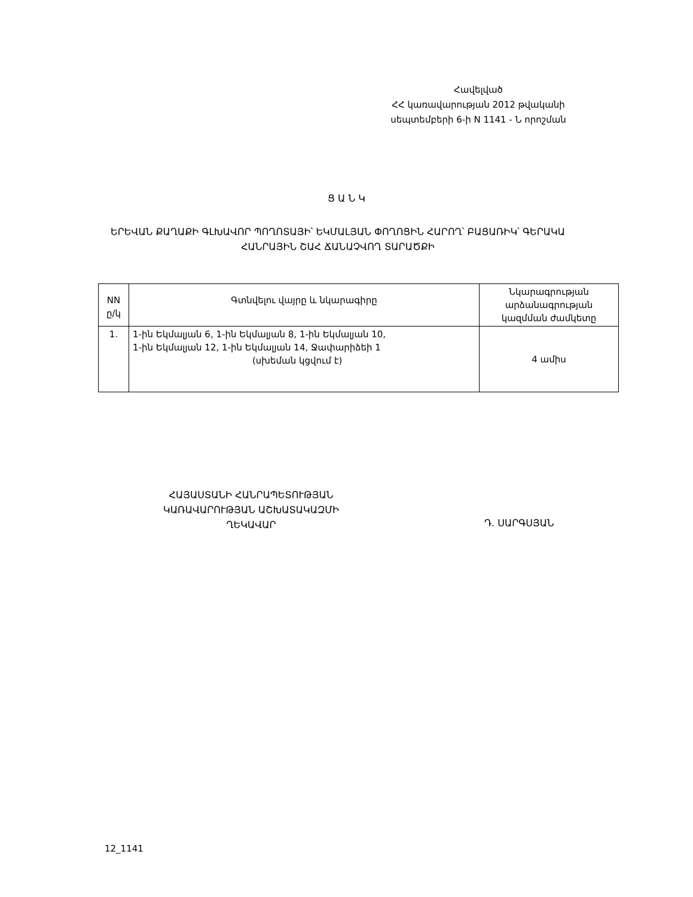Հավելված
ՀՀ կառավարության 2012 թվականի
սեպտեմբերի 6-ի N 1141 - Ն որոշման
Ց Ա Ն Կ
ԵՐԵՎԱՆ ՔԱՂԱՔԻ ԳԼԽԱՎՈՐ ՊՈՂՈՏԱՅԻ՝ ԵԿՄԱԼՅԱՆ ՓՈՂՈՑԻՆ ՀԱՐՈՂ՝ ԲԱՑԱՌԻԿ՝ ԳԵՐԱԿԱ ՀԱՆՐԱՅԻՆ ՇԱՀ ՃԱՆԱՉՎՈՂ ՏԱՐԱԾՔԻ
| NN ը/կ | Գտնվելու վայրը և նկարագիրը | Նկարագրության արձանագրության կազմման ժամկետը |
| --- | --- | --- |
| 1. | 1-ին Եկմալյան 6, 1-ին Եկմալյան 8, 1-ին Եկմալյան 10, 1-ին Եկմալյան 12, 1-ին Եկմալյան 14, Ջափարիձեի 1 (սխեման կցվում է) | 4 ամիս |
ՀԱՅԱՍՏԱՆԻ ՀԱՆՐԱՊԵՏՈՒԹՅԱՆ
ԿԱՌԱՎԱՐՈՒԹՅԱՆ ԱՇԽԱՏԱԿԱԶՄԻ
ՂԵԿԱՎԱՐ
Դ. ՍԱՐԳՍՅԱՆ
12_1141